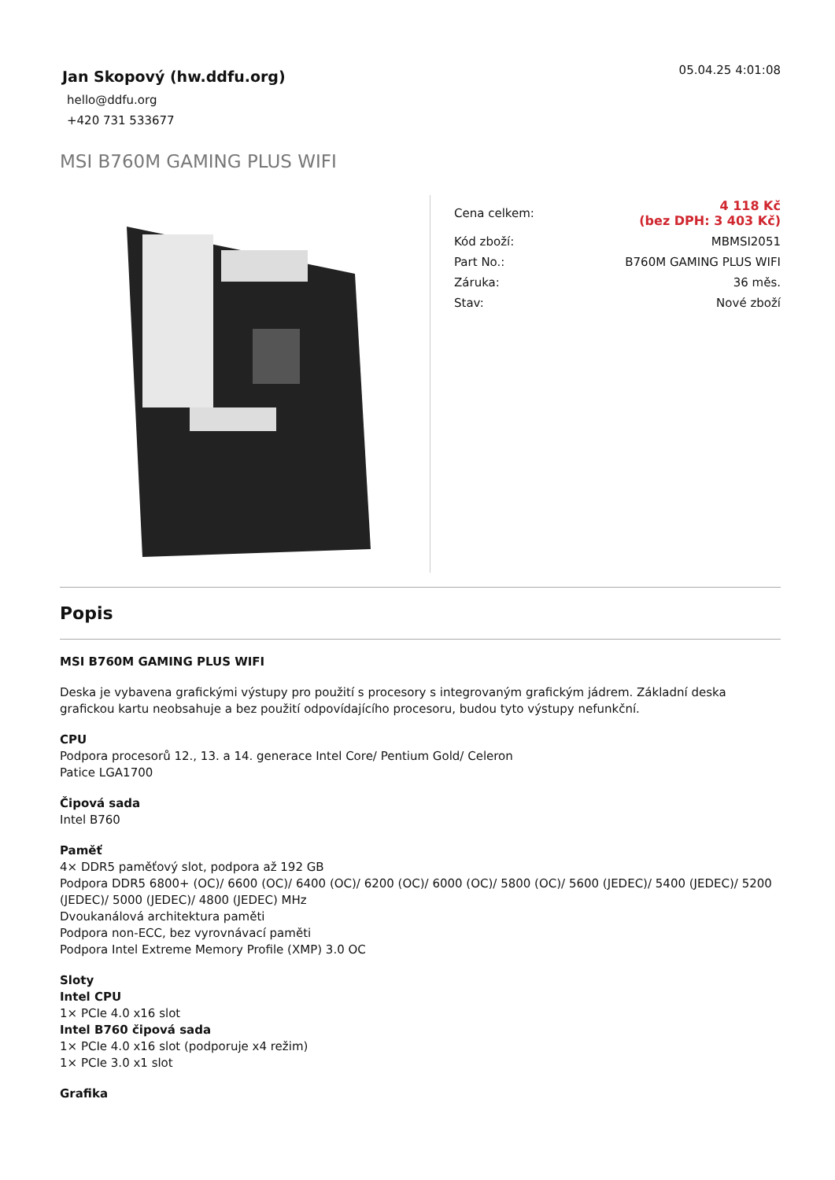Jan Skopový (hw.ddfu.org)
hello@ddfu.org
+420 731 533677
05.04.25 4:01:08
MSI B760M GAMING PLUS WIFI
| Cena celkem: | 4 118 Kč (bez DPH: 3 403 Kč) |
| Kód zboží: | MBMSI2051 |
| Part No.: | B760M GAMING PLUS WIFI |
| Záruka: | 36 měs. |
| Stav: | Nové zboží |
Popis
MSI B760M GAMING PLUS WIFI
Deska je vybavena grafickými výstupy pro použití s procesory s integrovaným grafickým jádrem. Základní deska grafickou kartu neobsahuje a bez použití odpovídajícího procesoru, budou tyto výstupy nefunkční.
CPU
Podpora procesorů 12., 13. a 14. generace Intel Core/ Pentium Gold/ Celeron
Patice LGA1700
Čipová sada
Intel B760
Paměť
4× DDR5 paměťový slot, podpora až 192 GB
Podpora DDR5 6800+ (OC)/ 6600 (OC)/ 6400 (OC)/ 6200 (OC)/ 6000 (OC)/ 5800 (OC)/ 5600 (JEDEC)/ 5400 (JEDEC)/ 5200 (JEDEC)/ 5000 (JEDEC)/ 4800 (JEDEC) MHz
Dvoukanálová architektura paměti
Podpora non-ECC, bez vyrovnávací paměti
Podpora Intel Extreme Memory Profile (XMP) 3.0 OC
Sloty
Intel CPU
1× PCIe 4.0 x16 slot
Intel B760 čipová sada
1× PCIe 4.0 x16 slot (podporuje x4 režim)
1× PCIe 3.0 x1 slot
Grafika